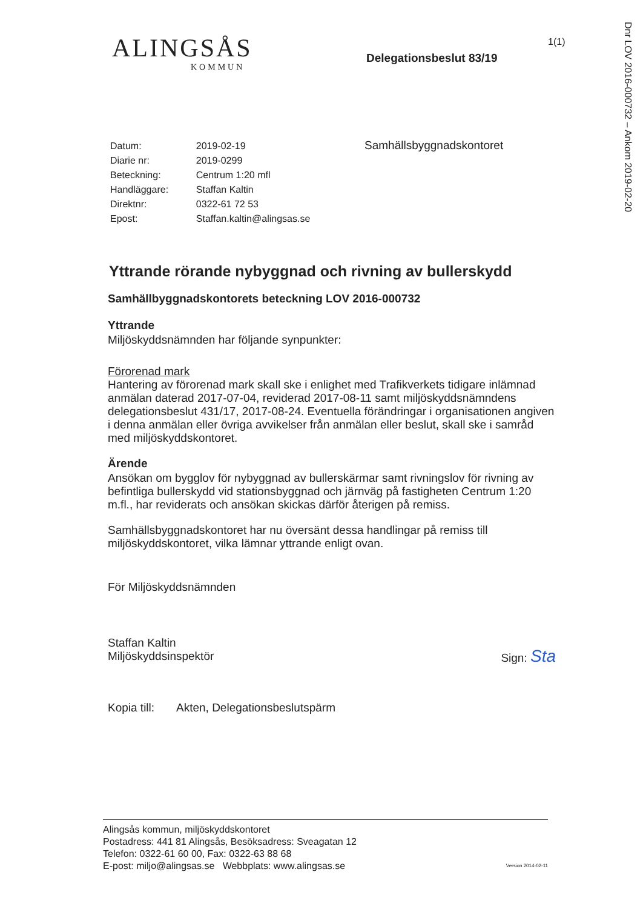Dnr LOV 2016-000732 – Ankom 2019-02-20
1(1)
ALINGSÅS
KOMMUN
Delegationsbeslut 83/19
| Datum: | 2019-02-19 |
| Diarie nr: | 2019-0299 |
| Beteckning: | Centrum 1:20 mfl |
| Handläggare: | Staffan Kaltin |
| Direktnr: | 0322-61 72 53 |
| Epost: | Staffan.kaltin@alingsas.se |
Samhällsbyggnadskontoret
Yttrande rörande nybyggnad och rivning av bullerskydd
Samhällbyggnadskontorets beteckning LOV 2016-000732
Yttrande
Miljöskyddsnämnden har följande synpunkter:
Förorenad mark
Hantering av förorenad mark skall ske i enlighet med Trafikverkets tidigare inlämnad anmälan daterad 2017-07-04, reviderad 2017-08-11 samt miljöskyddsnämndens delegationsbeslut 431/17, 2017-08-24. Eventuella förändringar i organisationen angiven i denna anmälan eller övriga avvikelser från anmälan eller beslut, skall ske i samråd med miljöskyddskontoret.
Ärende
Ansökan om bygglov för nybyggnad av bullerskärmar samt rivningslov för rivning av befintliga bullerskydd vid stationsbyggnad och järnväg på fastigheten Centrum 1:20 m.fl., har reviderats och ansökan skickas därför återigen på remiss.
Samhällsbyggnadskontoret har nu översänt dessa handlingar på remiss till miljöskyddskontoret, vilka lämnar yttrande enligt ovan.
För Miljöskyddsnämnden
Staffan Kaltin
Miljöskyddsinspektör
Sign: Sta
Kopia till: Akten, Delegationsbeslutspärm
Alingsås kommun, miljöskyddskontoret
Postadress: 441 81 Alingsås, Besöksadress: Sveagatan 12
Telefon: 0322-61 60 00, Fax: 0322-63 88 68
E-post: miljo@alingsas.se Webbplats: www.alingsas.se
Version 2014-02-11